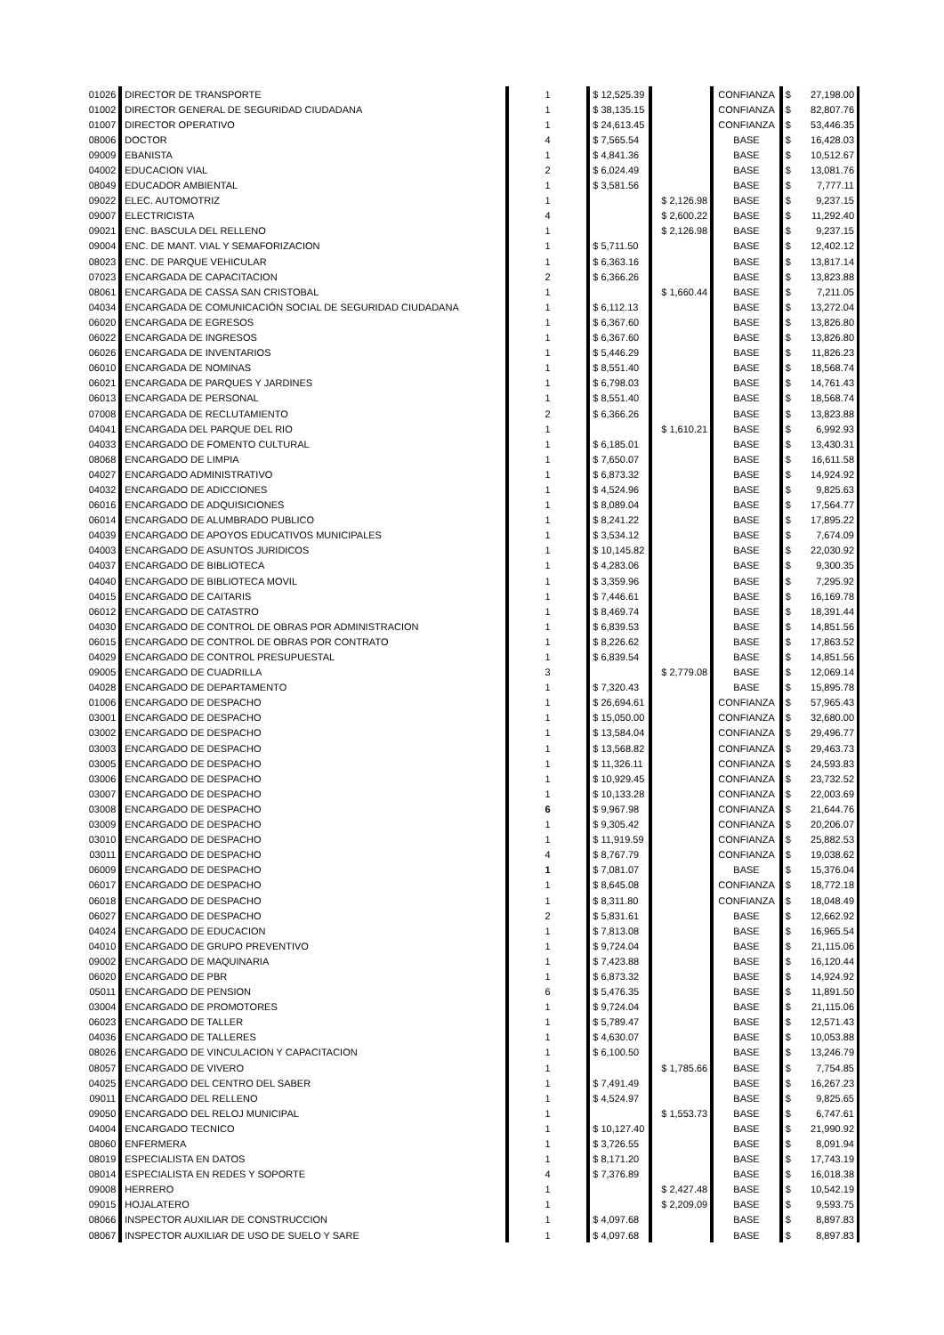| 01026 | DIRECTOR DE TRANSPORTE | 1 | $ 12,525.39 | | CONFIANZA | $ | 27,198.00 |
| 01002 | DIRECTOR GENERAL DE SEGURIDAD CIUDADANA | 1 | $ 38,135.15 | | CONFIANZA | $ | 82,807.76 |
| 01007 | DIRECTOR OPERATIVO | 1 | $ 24,613.45 | | CONFIANZA | $ | 53,446.35 |
| 08006 | DOCTOR | 4 | $ 7,565.54 | | BASE | $ | 16,428.03 |
| 09009 | EBANISTA | 1 | $ 4,841.36 | | BASE | $ | 10,512.67 |
| 04002 | EDUCACION VIAL | 2 | $ 6,024.49 | | BASE | $ | 13,081.76 |
| 08049 | EDUCADOR AMBIENTAL | 1 | $ 3,581.56 | | BASE | $ | 7,777.11 |
| 09022 | ELEC. AUTOMOTRIZ | 1 | | $ 2,126.98 | BASE | $ | 9,237.15 |
| 09007 | ELECTRICISTA | 4 | | $ 2,600.22 | BASE | $ | 11,292.40 |
| 09021 | ENC. BASCULA DEL RELLENO | 1 | | $ 2,126.98 | BASE | $ | 9,237.15 |
| 09004 | ENC. DE MANT. VIAL Y SEMAFORIZACION | 1 | $ 5,711.50 | | BASE | $ | 12,402.12 |
| 08023 | ENC. DE PARQUE VEHICULAR | 1 | $ 6,363.16 | | BASE | $ | 13,817.14 |
| 07023 | ENCARGADA DE CAPACITACION | 2 | $ 6,366.26 | | BASE | $ | 13,823.88 |
| 08061 | ENCARGADA DE CASSA SAN CRISTOBAL | 1 | | $ 1,660.44 | BASE | $ | 7,211.05 |
| 04034 | ENCARGADA DE COMUNICACIÓN SOCIAL DE SEGURIDAD CIUDADANA | 1 | $ 6,112.13 | | BASE | $ | 13,272.04 |
| 06020 | ENCARGADA DE EGRESOS | 1 | $ 6,367.60 | | BASE | $ | 13,826.80 |
| 06022 | ENCARGADA DE INGRESOS | 1 | $ 6,367.60 | | BASE | $ | 13,826.80 |
| 06026 | ENCARGADA DE INVENTARIOS | 1 | $ 5,446.29 | | BASE | $ | 11,826.23 |
| 06010 | ENCARGADA DE NOMINAS | 1 | $ 8,551.40 | | BASE | $ | 18,568.74 |
| 06021 | ENCARGADA DE PARQUES Y JARDINES | 1 | $ 6,798.03 | | BASE | $ | 14,761.43 |
| 06013 | ENCARGADA DE PERSONAL | 1 | $ 8,551.40 | | BASE | $ | 18,568.74 |
| 07008 | ENCARGADA DE RECLUTAMIENTO | 2 | $ 6,366.26 | | BASE | $ | 13,823.88 |
| 04041 | ENCARGADA DEL PARQUE DEL RIO | 1 | | $ 1,610.21 | BASE | $ | 6,992.93 |
| 04033 | ENCARGADO DE FOMENTO CULTURAL | 1 | $ 6,185.01 | | BASE | $ | 13,430.31 |
| 08068 | ENCARGADO DE LIMPIA | 1 | $ 7,650.07 | | BASE | $ | 16,611.58 |
| 04027 | ENCARGADO ADMINISTRATIVO | 1 | $ 6,873.32 | | BASE | $ | 14,924.92 |
| 04032 | ENCARGADO DE ADICCIONES | 1 | $ 4,524.96 | | BASE | $ | 9,825.63 |
| 06016 | ENCARGADO DE ADQUISICIONES | 1 | $ 8,089.04 | | BASE | $ | 17,564.77 |
| 06014 | ENCARGADO DE ALUMBRADO PUBLICO | 1 | $ 8,241.22 | | BASE | $ | 17,895.22 |
| 04039 | ENCARGADO DE APOYOS EDUCATIVOS MUNICIPALES | 1 | $ 3,534.12 | | BASE | $ | 7,674.09 |
| 04003 | ENCARGADO DE ASUNTOS JURIDICOS | 1 | $ 10,145.82 | | BASE | $ | 22,030.92 |
| 04037 | ENCARGADO DE BIBLIOTECA | 1 | $ 4,283.06 | | BASE | $ | 9,300.35 |
| 04040 | ENCARGADO DE BIBLIOTECA MOVIL | 1 | $ 3,359.96 | | BASE | $ | 7,295.92 |
| 04015 | ENCARGADO DE CAITARIS | 1 | $ 7,446.61 | | BASE | $ | 16,169.78 |
| 06012 | ENCARGADO DE CATASTRO | 1 | $ 8,469.74 | | BASE | $ | 18,391.44 |
| 04030 | ENCARGADO DE CONTROL DE OBRAS POR ADMINISTRACION | 1 | $ 6,839.53 | | BASE | $ | 14,851.56 |
| 06015 | ENCARGADO DE CONTROL DE OBRAS POR CONTRATO | 1 | $ 8,226.62 | | BASE | $ | 17,863.52 |
| 04029 | ENCARGADO DE CONTROL PRESUPUESTAL | 1 | $ 6,839.54 | | BASE | $ | 14,851.56 |
| 09005 | ENCARGADO DE CUADRILLA | 3 | | $ 2,779.08 | BASE | $ | 12,069.14 |
| 04028 | ENCARGADO DE DEPARTAMENTO | 1 | $ 7,320.43 | | BASE | $ | 15,895.78 |
| 01006 | ENCARGADO DE DESPACHO | 1 | $ 26,694.61 | | CONFIANZA | $ | 57,965.43 |
| 03001 | ENCARGADO DE DESPACHO | 1 | $ 15,050.00 | | CONFIANZA | $ | 32,680.00 |
| 03002 | ENCARGADO DE DESPACHO | 1 | $ 13,584.04 | | CONFIANZA | $ | 29,496.77 |
| 03003 | ENCARGADO DE DESPACHO | 1 | $ 13,568.82 | | CONFIANZA | $ | 29,463.73 |
| 03005 | ENCARGADO DE DESPACHO | 1 | $ 11,326.11 | | CONFIANZA | $ | 24,593.83 |
| 03006 | ENCARGADO DE DESPACHO | 1 | $ 10,929.45 | | CONFIANZA | $ | 23,732.52 |
| 03007 | ENCARGADO DE DESPACHO | 1 | $ 10,133.28 | | CONFIANZA | $ | 22,003.69 |
| 03008 | ENCARGADO DE DESPACHO | 6 | $ 9,967.98 | | CONFIANZA | $ | 21,644.76 |
| 03009 | ENCARGADO DE DESPACHO | 1 | $ 9,305.42 | | CONFIANZA | $ | 20,206.07 |
| 03010 | ENCARGADO DE DESPACHO | 1 | $ 11,919.59 | | CONFIANZA | $ | 25,882.53 |
| 03011 | ENCARGADO DE DESPACHO | 4 | $ 8,767.79 | | CONFIANZA | $ | 19,038.62 |
| 06009 | ENCARGADO DE DESPACHO | 1 | $ 7,081.07 | | BASE | $ | 15,376.04 |
| 06017 | ENCARGADO DE DESPACHO | 1 | $ 8,645.08 | | CONFIANZA | $ | 18,772.18 |
| 06018 | ENCARGADO DE DESPACHO | 1 | $ 8,311.80 | | CONFIANZA | $ | 18,048.49 |
| 06027 | ENCARGADO DE DESPACHO | 2 | $ 5,831.61 | | BASE | $ | 12,662.92 |
| 04024 | ENCARGADO DE EDUCACION | 1 | $ 7,813.08 | | BASE | $ | 16,965.54 |
| 04010 | ENCARGADO DE GRUPO PREVENTIVO | 1 | $ 9,724.04 | | BASE | $ | 21,115.06 |
| 09002 | ENCARGADO DE MAQUINARIA | 1 | $ 7,423.88 | | BASE | $ | 16,120.44 |
| 06020 | ENCARGADO DE PBR | 1 | $ 6,873.32 | | BASE | $ | 14,924.92 |
| 05011 | ENCARGADO DE PENSION | 6 | $ 5,476.35 | | BASE | $ | 11,891.50 |
| 03004 | ENCARGADO DE PROMOTORES | 1 | $ 9,724.04 | | BASE | $ | 21,115.06 |
| 06023 | ENCARGADO DE TALLER | 1 | $ 5,789.47 | | BASE | $ | 12,571.43 |
| 04036 | ENCARGADO DE TALLERES | 1 | $ 4,630.07 | | BASE | $ | 10,053.88 |
| 08026 | ENCARGADO DE VINCULACION Y CAPACITACION | 1 | $ 6,100.50 | | BASE | $ | 13,246.79 |
| 08057 | ENCARGADO DE VIVERO | 1 | | $ 1,785.66 | BASE | $ | 7,754.85 |
| 04025 | ENCARGADO DEL CENTRO DEL SABER | 1 | $ 7,491.49 | | BASE | $ | 16,267.23 |
| 09011 | ENCARGADO DEL RELLENO | 1 | $ 4,524.97 | | BASE | $ | 9,825.65 |
| 09050 | ENCARGADO DEL RELOJ MUNICIPAL | 1 | | $ 1,553.73 | BASE | $ | 6,747.61 |
| 04004 | ENCARGADO TECNICO | 1 | $ 10,127.40 | | BASE | $ | 21,990.92 |
| 08060 | ENFERMERA | 1 | $ 3,726.55 | | BASE | $ | 8,091.94 |
| 08019 | ESPECIALISTA EN DATOS | 1 | $ 8,171.20 | | BASE | $ | 17,743.19 |
| 08014 | ESPECIALISTA EN REDES Y SOPORTE | 4 | $ 7,376.89 | | BASE | $ | 16,018.38 |
| 09008 | HERRERO | 1 | | $ 2,427.48 | BASE | $ | 10,542.19 |
| 09015 | HOJALATERO | 1 | | $ 2,209.09 | BASE | $ | 9,593.75 |
| 08066 | INSPECTOR AUXILIAR DE CONSTRUCCION | 1 | $ 4,097.68 | | BASE | $ | 8,897.83 |
| 08067 | INSPECTOR AUXILIAR DE USO DE SUELO Y SARE | 1 | $ 4,097.68 | | BASE | $ | 8,897.83 |